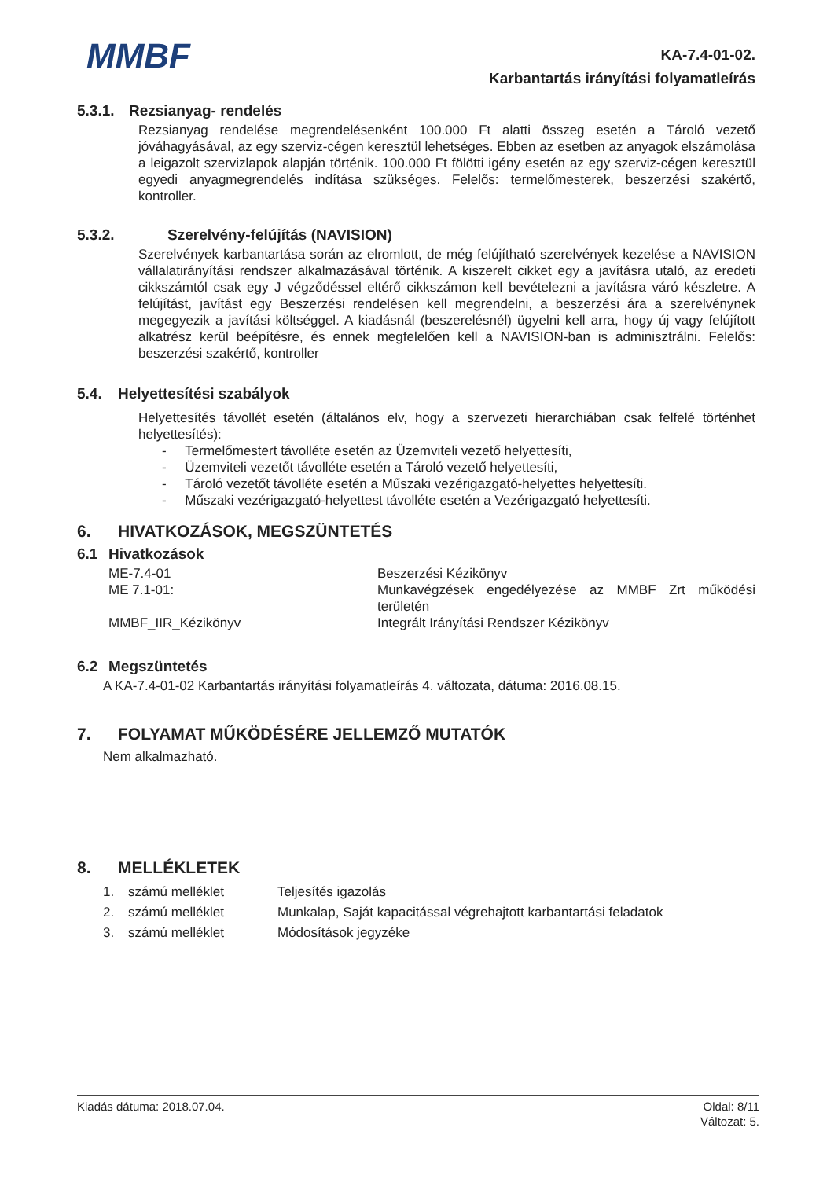MMBF
KA-7.4-01-02.
Karbantartás irányítási folyamatleírás
5.3.1. Rezsianyag- rendelés
Rezsianyag rendelése megrendelésenként 100.000 Ft alatti összeg esetén a Tároló vezető jóváhagyásával, az egy szerviz-cégen keresztül lehetséges. Ebben az esetben az anyagok elszámolása a leigazolt szervizlapok alapján történik. 100.000 Ft fölötti igény esetén az egy szerviz-cégen keresztül egyedi anyagmegrendelés indítása szükséges. Felelős: termelőmesterek, beszerzési szakértő, kontroller.
5.3.2. Szerelvény-felújítás (NAVISION)
Szerelvények karbantartása során az elromlott, de még felújítható szerelvények kezelése a NAVISION vállalatirányítási rendszer alkalmazásával történik. A kiszerelt cikket egy a javításra utaló, az eredeti cikkszámtól csak egy J végződéssel eltérő cikkszámon kell bevételezni a javításra váró készletre. A felújítást, javítást egy Beszerzési rendelésen kell megrendelni, a beszerzési ára a szerelvénynek megegyezik a javítási költséggel. A kiadásnál (beszerelésnél) ügyelni kell arra, hogy új vagy felújított alkatrész kerül beépítésre, és ennek megfelelően kell a NAVISION-ban is adminisztrálni. Felelős: beszerzési szakértő, kontroller
5.4. Helyettesítési szabályok
Helyettesítés távollét esetén (általános elv, hogy a szervezeti hierarchiában csak felfelé történhet helyettesítés):
- Termelőmestert távolléte esetén az Üzemviteli vezető helyettesíti,
- Üzemviteli vezetőt távolléte esetén a Tároló vezető helyettesíti,
- Tároló vezetőt távolléte esetén a Műszaki vezérigazgató-helyettes helyettesíti.
- Műszaki vezérigazgató-helyettest távolléte esetén a Vezérigazgató helyettesíti.
6. HIVATKOZÁSOK, MEGSZÜNTETÉS
6.1 Hivatkozások
| ME-7.4-01 | Beszerzési Kézikönyv |
| ME 7.1-01: | Munkavégzések engedélyezése az MMBF Zrt működési területén |
| MMBF_IIR_Kézikönyv | Integrált Irányítási Rendszer Kézikönyv |
6.2 Megszüntetés
A KA-7.4-01-02 Karbantartás irányítási folyamatleírás 4. változata, dátuma: 2016.08.15.
7. FOLYAMAT MŰKÖDÉSÉRE JELLEMZŐ MUTATÓK
Nem alkalmazható.
8. MELLÉKLETEK
| 1. | számú melléklet | Teljesítés igazolás |
| 2. | számú melléklet | Munkalap, Saját kapacitással végrehajtott karbantartási feladatok |
| 3. | számú melléklet | Módosítások jegyzéke |
Kiadás dátuma: 2018.07.04. Oldal: 8/11
Változat: 5.